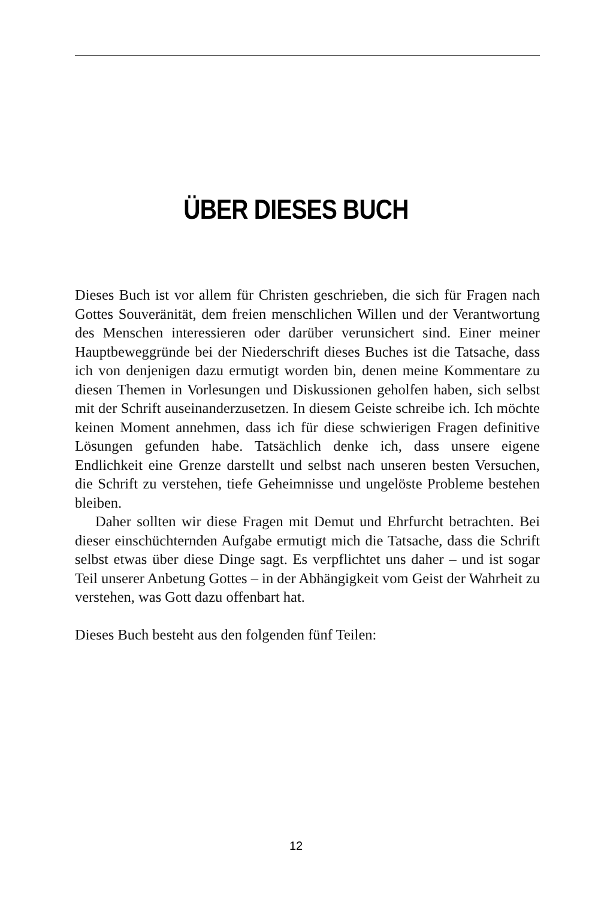ÜBER DIESES BUCH
Dieses Buch ist vor allem für Christen geschrieben, die sich für Fragen nach Gottes Souveränität, dem freien menschlichen Willen und der Verantwortung des Menschen interessieren oder darüber verunsichert sind. Einer meiner Hauptbeweggründe bei der Niederschrift dieses Buches ist die Tatsache, dass ich von denjenigen dazu ermutigt worden bin, denen meine Kommentare zu diesen Themen in Vorlesungen und Diskussionen geholfen haben, sich selbst mit der Schrift auseinanderzusetzen. In diesem Geiste schreibe ich. Ich möchte keinen Moment annehmen, dass ich für diese schwierigen Fragen definitive Lösungen gefunden habe. Tatsächlich denke ich, dass unsere eigene Endlichkeit eine Grenze darstellt und selbst nach unseren besten Versuchen, die Schrift zu verstehen, tiefe Geheimnisse und ungelöste Probleme bestehen bleiben.
Daher sollten wir diese Fragen mit Demut und Ehrfurcht betrachten. Bei dieser einschüchternden Aufgabe ermutigt mich die Tatsache, dass die Schrift selbst etwas über diese Dinge sagt. Es verpflichtet uns daher – und ist sogar Teil unserer Anbetung Gottes – in der Abhängigkeit vom Geist der Wahrheit zu verstehen, was Gott dazu offenbart hat.
Dieses Buch besteht aus den folgenden fünf Teilen:
12